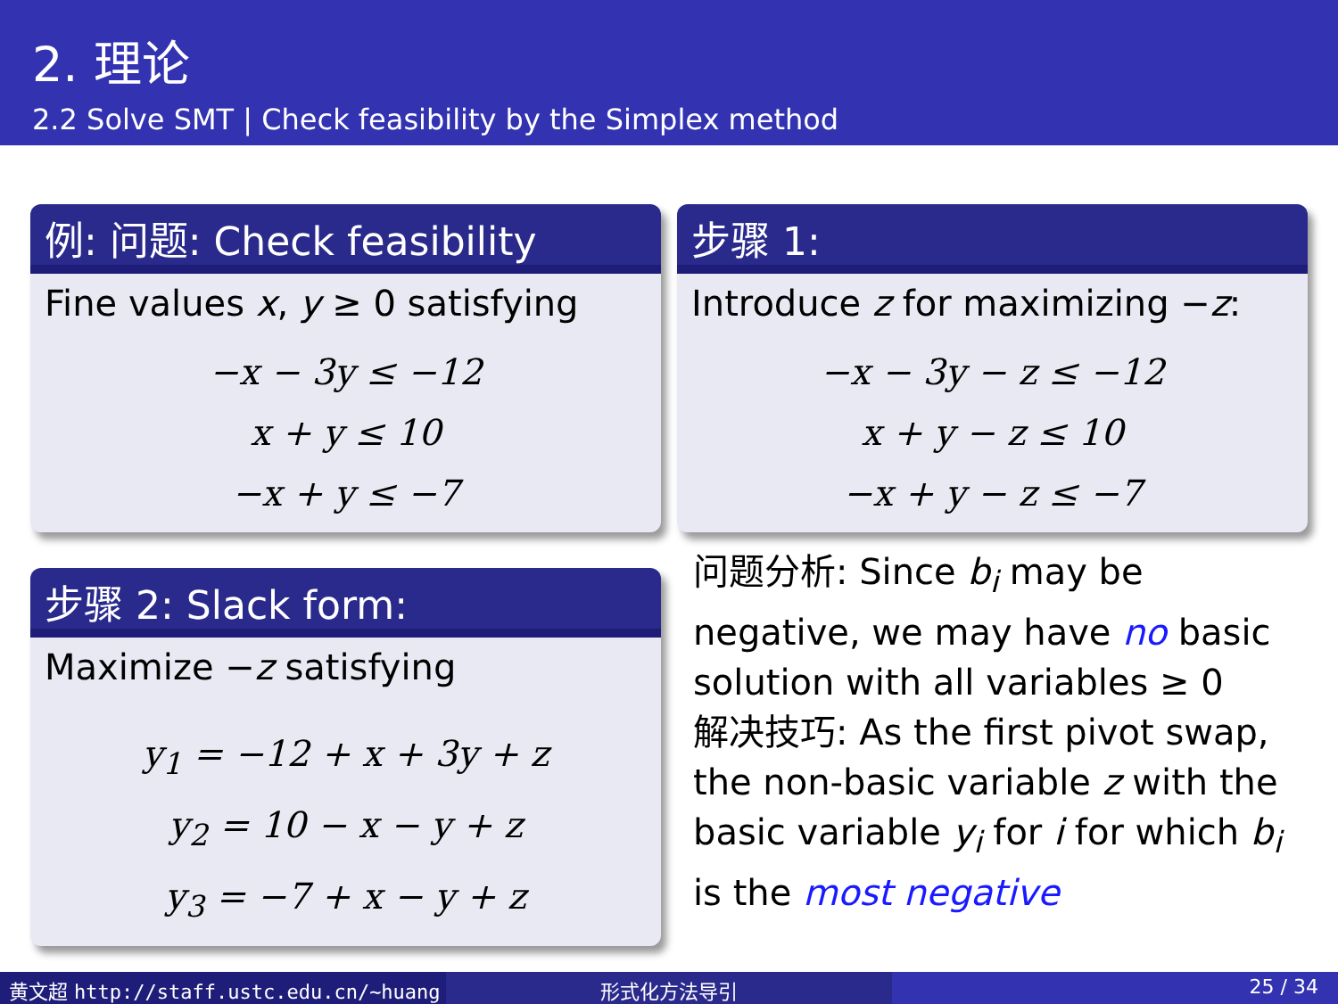2. 理论
2.2 Solve SMT | Check feasibility by the Simplex method
例: 问题: Check feasibility
Fine values x, y ≥ 0 satisfying
−x − 3y ≤ −12
x + y ≤ 10
−x + y ≤ −7
步骤 2: Slack form:
Maximize −z satisfying
y<sub>1</sub> = −12 + x + 3y + z
y<sub>2</sub> = 10 − x − y + z
y<sub>3</sub> = −7 + x − y + z
步骤 1:
Introduce z for maximizing −z:
−x − 3y − z ≤ −12
x + y − z ≤ 10
−x + y − z ≤ −7
问题分析: Since b<sub>i</sub> may be negative, we may have no basic solution with all variables ≥ 0
解决技巧: As the first pivot swap, the non-basic variable z with the basic variable y<sub>i</sub> for i for which b<sub>i</sub> is the most negative
黄文超 http://staff.ustc.edu.cn/~huang 形式化方法导引 25 / 34